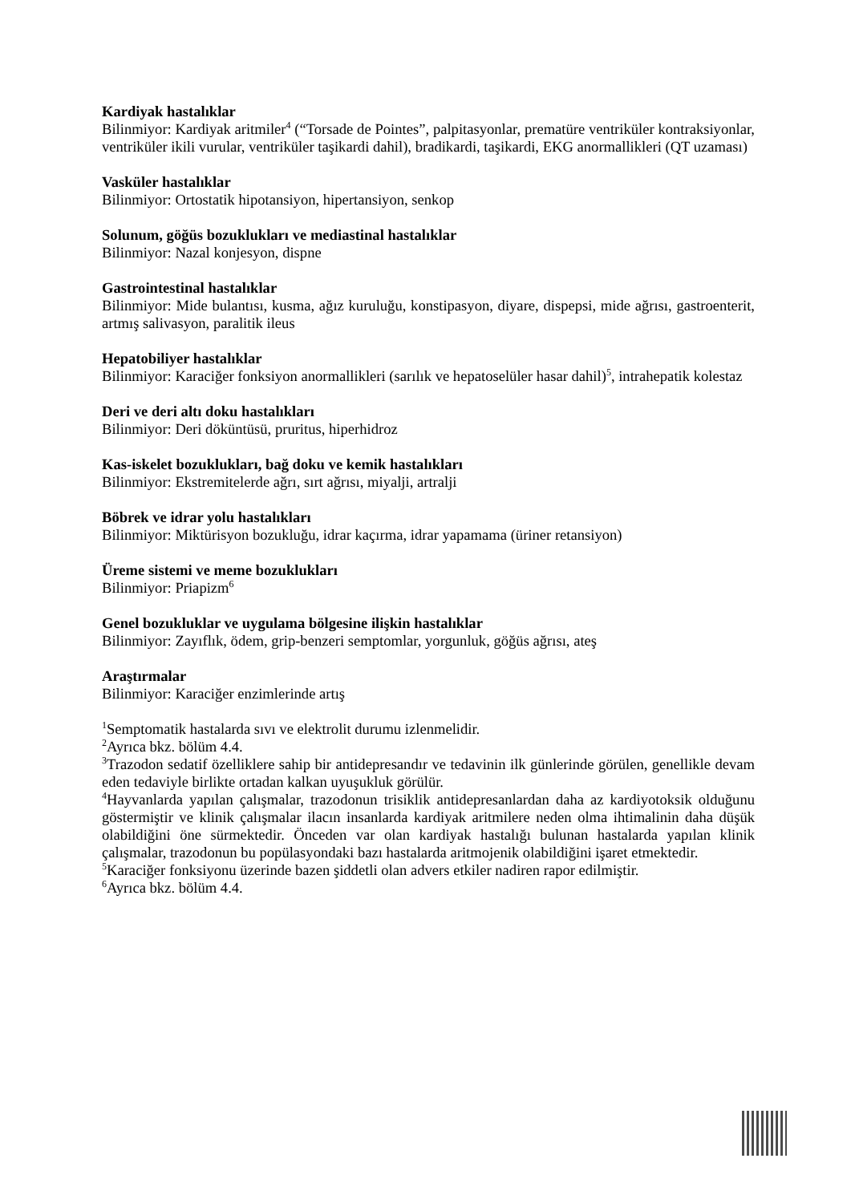Kardiyak hastalıklar
Bilinmiyor: Kardiyak aritmiler<sup>4</sup> (“Torsade de Pointes”, palpitasyonlar, prematüre ventriküler kontraksiyonlar, ventriküler ikili vurular, ventriküler taşikardi dahil), bradikardi, taşikardi, EKG anormallikleri (QT uzaması)
Vasküler hastalıklar
Bilinmiyor: Ortostatik hipotansiyon, hipertansiyon, senkop
Solunum, göğüs bozuklukları ve mediastinal hastalıklar
Bilinmiyor: Nazal konjesyon, dispne
Gastrointestinal hastalıklar
Bilinmiyor: Mide bulantısı, kusma, ağız kuruluğu, konstipasyon, diyare, dispepsi, mide ağrısı, gastroenterit, artmış salivasyon, paralitik ileus
Hepatobiliyer hastalıklar
Bilinmiyor: Karaciğer fonksiyon anormallikleri (sarılık ve hepatoselüler hasar dahil)<sup>5</sup>, intrahepatik kolestaz
Deri ve deri altı doku hastalıkları
Bilinmiyor: Deri döküntüsü, pruritus, hiperhidroz
Kas-iskelet bozuklukları, bağ doku ve kemik hastalıkları
Bilinmiyor: Ekstremitelerde ağrı, sırt ağrısı, miyalji, artralji
Böbrek ve idrar yolu hastalıkları
Bilinmiyor: Miktürisyon bozukluğu, idrar kaçırma, idrar yapamama (üriner retansiyon)
Üreme sistemi ve meme bozuklukları
Bilinmiyor: Priapizm<sup>6</sup>
Genel bozukluklar ve uygulama bölgesine ilişkin hastalıklar
Bilinmiyor: Zayıflık, ödem, grip-benzeri semptomlar, yorgunluk, göğüs ağrısı, ateş
Araştırmalar
Bilinmiyor: Karaciğer enzimlerinde artış
<sup>1</sup> Semptomatik hastalarda sıvı ve elektrolit durumu izlenmelidir.
<sup>2</sup> Ayrıca bkz. bölüm 4.4.
<sup>3</sup> Trazodon sedatif özelliklere sahip bir antidepresandır ve tedavinin ilk günlerinde görülen, genellikle devam eden tedaviyle birlikte ortadan kalkan uyuşukluk görülür.
<sup>4</sup> Hayvanlarda yapılan çalışmalar, trazodonun trisiklik antidepresanlardan daha az kardiyotoksik olduğunu göstermiştir ve klinik çalışmalar ilacın insanlarda kardiyak aritmilere neden olma ihtimalinin daha düşük olabildiğini öne sürmektedir. Önceden var olan kardiyak hastalığı bulunan hastalarda yapılan klinik çalışmalar, trazodonun bu popülasyondaki bazı hastalarda aritmojenik olabildiğini işaret etmektedir.
<sup>5</sup> Karaciğer fonksiyonu üzerinde bazen şiddetli olan advers etkiler nadiren rapor edilmiştir.
<sup>6</sup> Ayrıca bkz. bölüm 4.4.